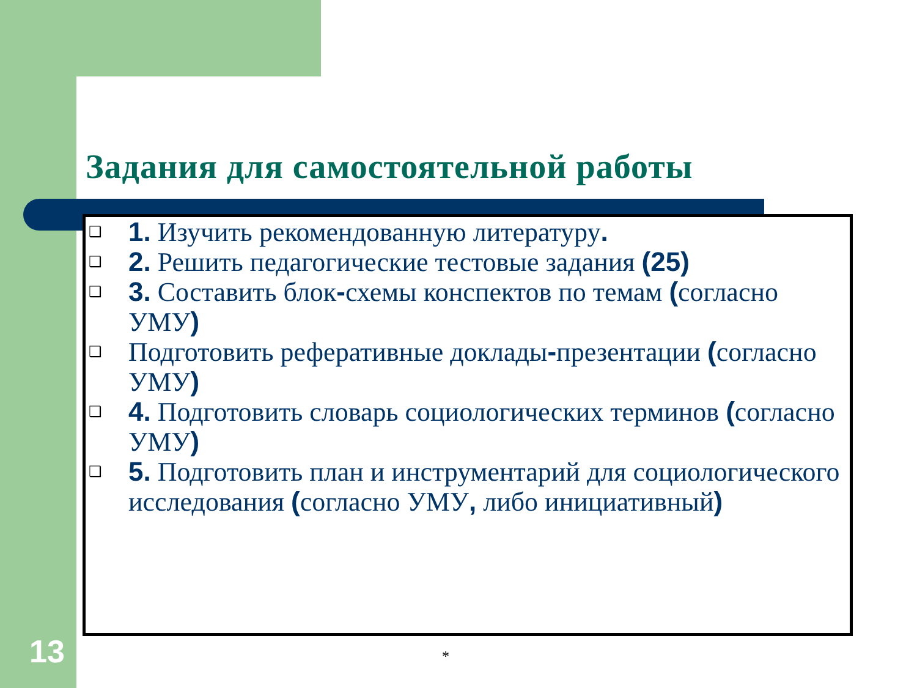Задания для самостоятельной работы
❑ 1. Изучить рекомендованную литературу.
❑ 2. Решить педагогические тестовые задания (25)
❑ 3. Составить блок-схемы конспектов по темам (согласно УМУ)
❑ Подготовить реферативные доклады-презентации (согласно УМУ)
❑ 4. Подготовить словарь социологических терминов (согласно УМУ)
❑ 5. Подготовить план и инструментарий для социологического исследования (согласно УМУ, либо инициативный)
13 *